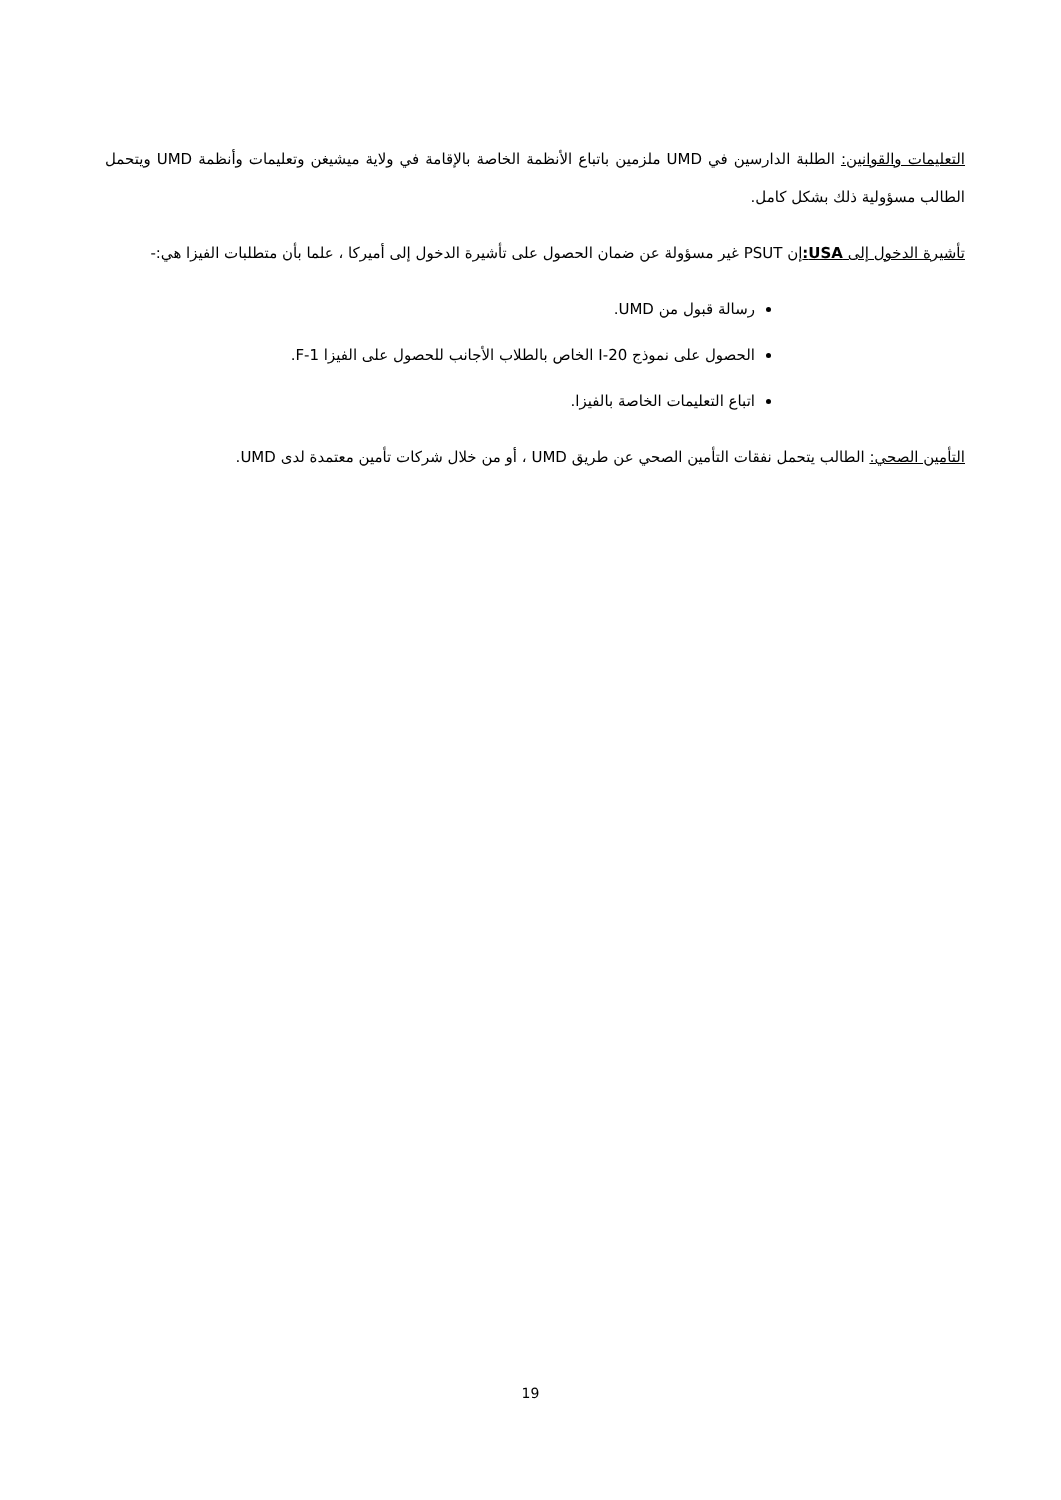التعليمات والقوانين: الطلبة الدارسين في UMD ملزمين باتباع الأنظمة الخاصة بالإقامة في ولاية ميشيغن وتعليمات وأنظمة UMD ويتحمل الطالب مسؤولية ذلك بشكل كامل.
تأشيرة الدخول إلى USA: إن PSUT غير مسؤولة عن ضمان الحصول على تأشيرة الدخول إلى أميركا ، علما بأن متطلبات الفيزا هي:-
رسالة قبول من UMD.
الحصول على نموذج I-20 الخاص بالطلاب الأجانب للحصول على الفيزا F-1.
اتباع التعليمات الخاصة بالفيزا.
التأمين الصحي: الطالب يتحمل نفقات التأمين الصحي عن طريق UMD ، أو من خلال شركات تأمين معتمدة لدى UMD.
19